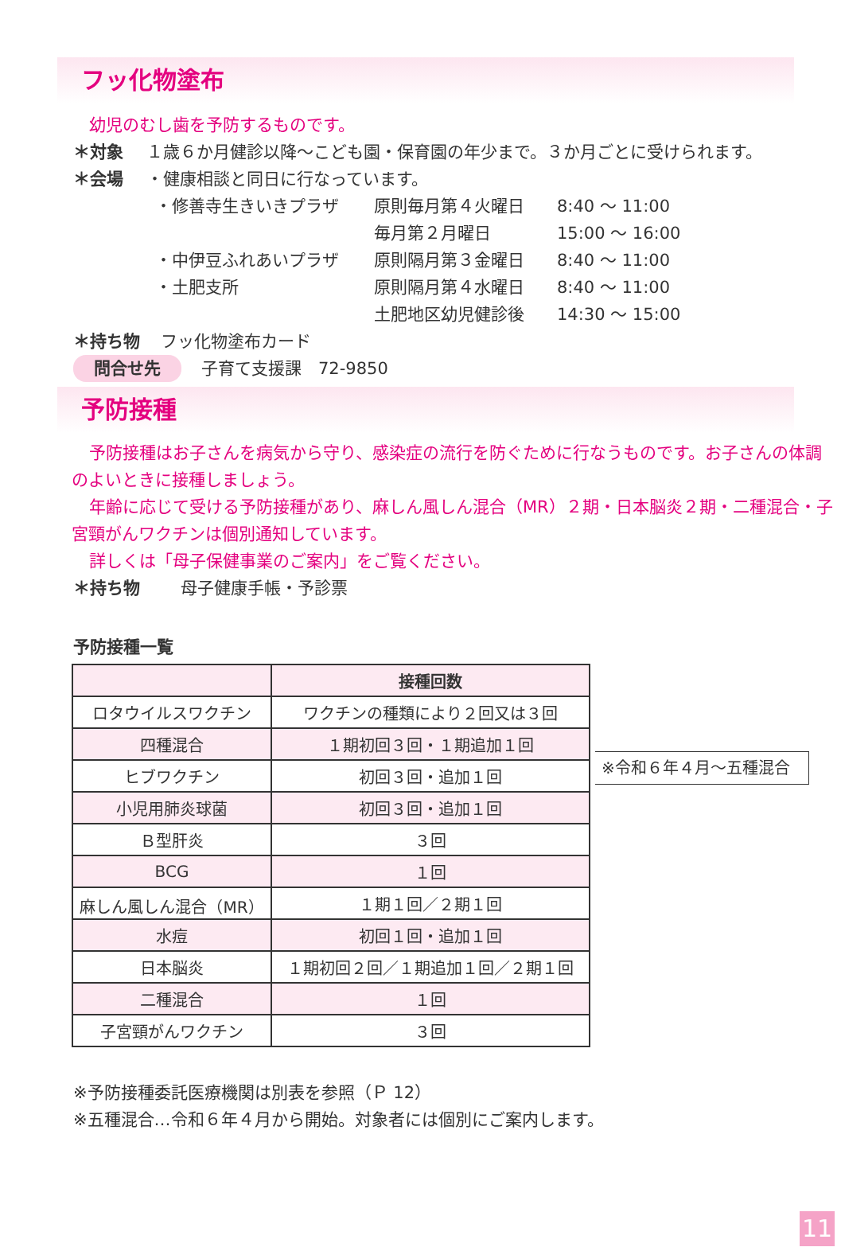フッ化物塗布
幼児のむし歯を予防するものです。
＊対象 １歳６か月健診以降～こども園・保育園の年少まで。３か月ごとに受けられます。
＊会場 ・健康相談と同日に行なっています。
・修善寺生きいきプラザ 原則毎月第４火曜日 8:40 ～ 11:00
毎月第２月曜日 15:00 ～ 16:00
・中伊豆ふれあいプラザ 原則隔月第３金曜日 8:40 ～ 11:00
・土肥支所 原則隔月第４水曜日 8:40 ～ 11:00
土肥地区幼児健診後 14:30 ～ 15:00
＊持ち物 フッ化物塗布カード
問合せ先 子育て支援課　72-9850
予防接種
予防接種はお子さんを病気から守り、感染症の流行を防ぐために行なうものです。お子さんの体調のよいときに接種しましょう。
年齢に応じて受ける予防接種があり、麻しん風しん混合（MR）２期・日本脳炎２期・二種混合・子宮頸がんワクチンは個別通知しています。
詳しくは「母子保健事業のご案内」をご覧ください。
＊持ち物 母子健康手帳・予診票
予防接種一覧
| | 接種回数 |
| --- | --- |
| ロタウイルスワクチン | ワクチンの種類により２回又は３回 |
| 四種混合 | １期初回３回・１期追加１回 |
| ヒブワクチン | 初回３回・追加１回 |
| 小児用肺炎球菌 | 初回３回・追加１回 |
| Ｂ型肝炎 | ３回 |
| BCG | １回 |
| 麻しん風しん混合（MR） | １期１回／２期１回 |
| 水痘 | 初回１回・追加１回 |
| 日本脳炎 | １期初回２回／１期追加１回／２期１回 |
| 二種混合 | １回 |
| 子宮頸がんワクチン | ３回 |
※令和６年４月～五種混合
※予防接種委託医療機関は別表を参照（Ｐ 12）
※五種混合…令和６年４月から開始。対象者には個別にご案内します。
11